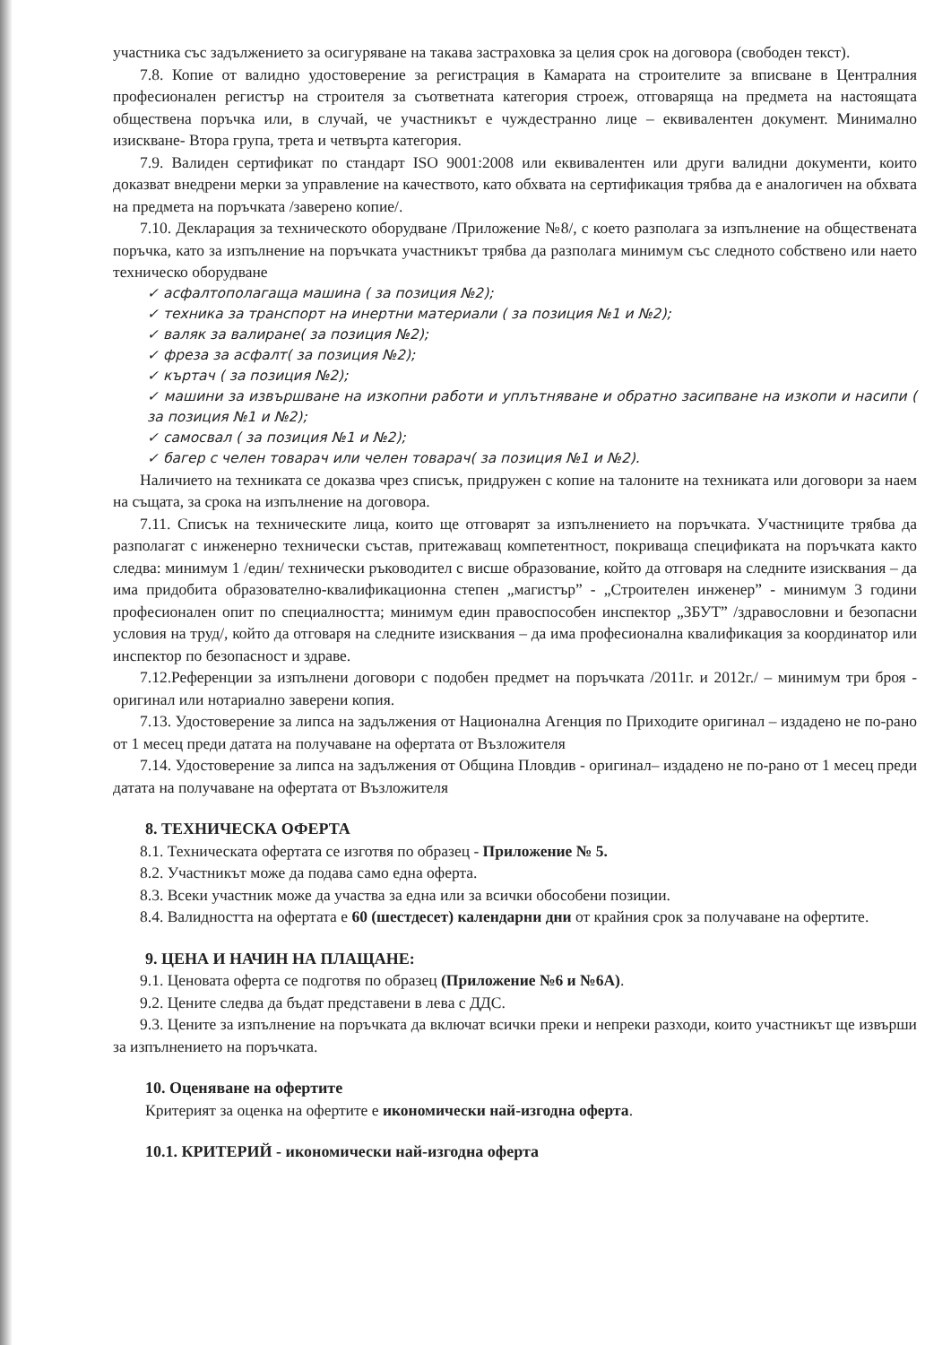участника със задължението за осигуряване на такава застраховка за целия срок на договора (свободен текст).
7.8. Копие от валидно удостоверение за регистрация в Камарата на строителите за вписване в Централния професионален регистър на строителя за съответната категория строеж, отговаряща на предмета на настоящата обществена поръчка или, в случай, че участникът е чуждестранно лице – еквивалентен документ. Минимално изискване- Втора група, трета и четвърта категория.
7.9. Валиден сертификат по стандарт ISO 9001:2008 или еквивалентен или други валидни документи, които доказват внедрени мерки за управление на качеството, като обхвата на сертификация трябва да е аналогичен на обхвата на предмета на поръчката /заверено копие/.
7.10. Декларация за техническото оборудване /Приложение №8/, с което разполага за изпълнение на обществената поръчка, като за изпълнение на поръчката участникът трябва да разполага минимум със следното собствено или наето техническо оборудване
✓ асфалтополагаща машина ( за позиция №2);
✓ техника за транспорт на инертни материали ( за позиция №1 и №2);
✓ валяк за валиране( за позиция №2);
✓ фреза за асфалт( за позиция №2);
✓ къртач ( за позиция №2);
✓ машини за извършване на изкопни работи и уплътняване и обратно засипване на изкопи и насипи ( за позиция №1 и №2);
✓ самосвал ( за позиция №1 и №2);
✓ багер с челен товарач или челен товарач( за позиция №1 и №2).
Наличието на техниката се доказва чрез списък, придружен с копие на талоните на техниката или договори за наем на същата, за срока на изпълнение на договора.
7.11. Списък на техническите лица, които ще отговарят за изпълнението на поръчката. Участниците трябва да разполагат с инженерно технически състав, притежаващ компетентност, покриваща спецификата на поръчката както следва: минимум 1 /един/ технически ръководител с висше образование, който да отговаря на следните изисквания – да има придобита образователно-квалификационна степен „магистър” - „Строителен инженер” - минимум 3 години професионален опит по специалността; минимум един правоспособен инспектор „ЗБУТ” /здравословни и безопасни условия на труд/, който да отговаря на следните изисквания – да има професионална квалификация за координатор или инспектор по безопасност и здраве.
7.12.Референции за изпълнени договори с подобен предмет на поръчката /2011г. и 2012г./ – минимум три броя - оригинал или нотариално заверени копия.
7.13. Удостоверение за липса на задължения от Национална Агенция по Приходите оригинал – издадено не по-рано от 1 месец преди датата на получаване на офертата от Възложителя
7.14. Удостоверение за липса на задължения от Община Пловдив - оригинал– издадено не по-рано от 1 месец преди датата на получаване на офертата от Възложителя
8. ТЕХНИЧЕСКА ОФЕРТА
8.1. Техническата офертата се изготвя по образец - Приложение № 5.
8.2. Участникът може да подава само една оферта.
8.3. Всеки участник може да участва за една или за всички обособени позиции.
8.4. Валидността на офертата е 60 (шестдесет) календарни дни от крайния срок за получаване на офертите.
9. ЦЕНА И НАЧИН НА ПЛАЩАНЕ:
9.1. Ценовата оферта се подготвя по образец (Приложение №6 и №6А).
9.2. Цените следва да бъдат представени в лева с ДДС.
9.3. Цените за изпълнение на поръчката да включат всички преки и непреки разходи, които участникът ще извърши за изпълнението на поръчката.
10. Оценяване на офертите
Критерият за оценка на офертите е икономически най-изгодна оферта.
10.1. КРИТЕРИЙ - икономически най-изгодна оферта